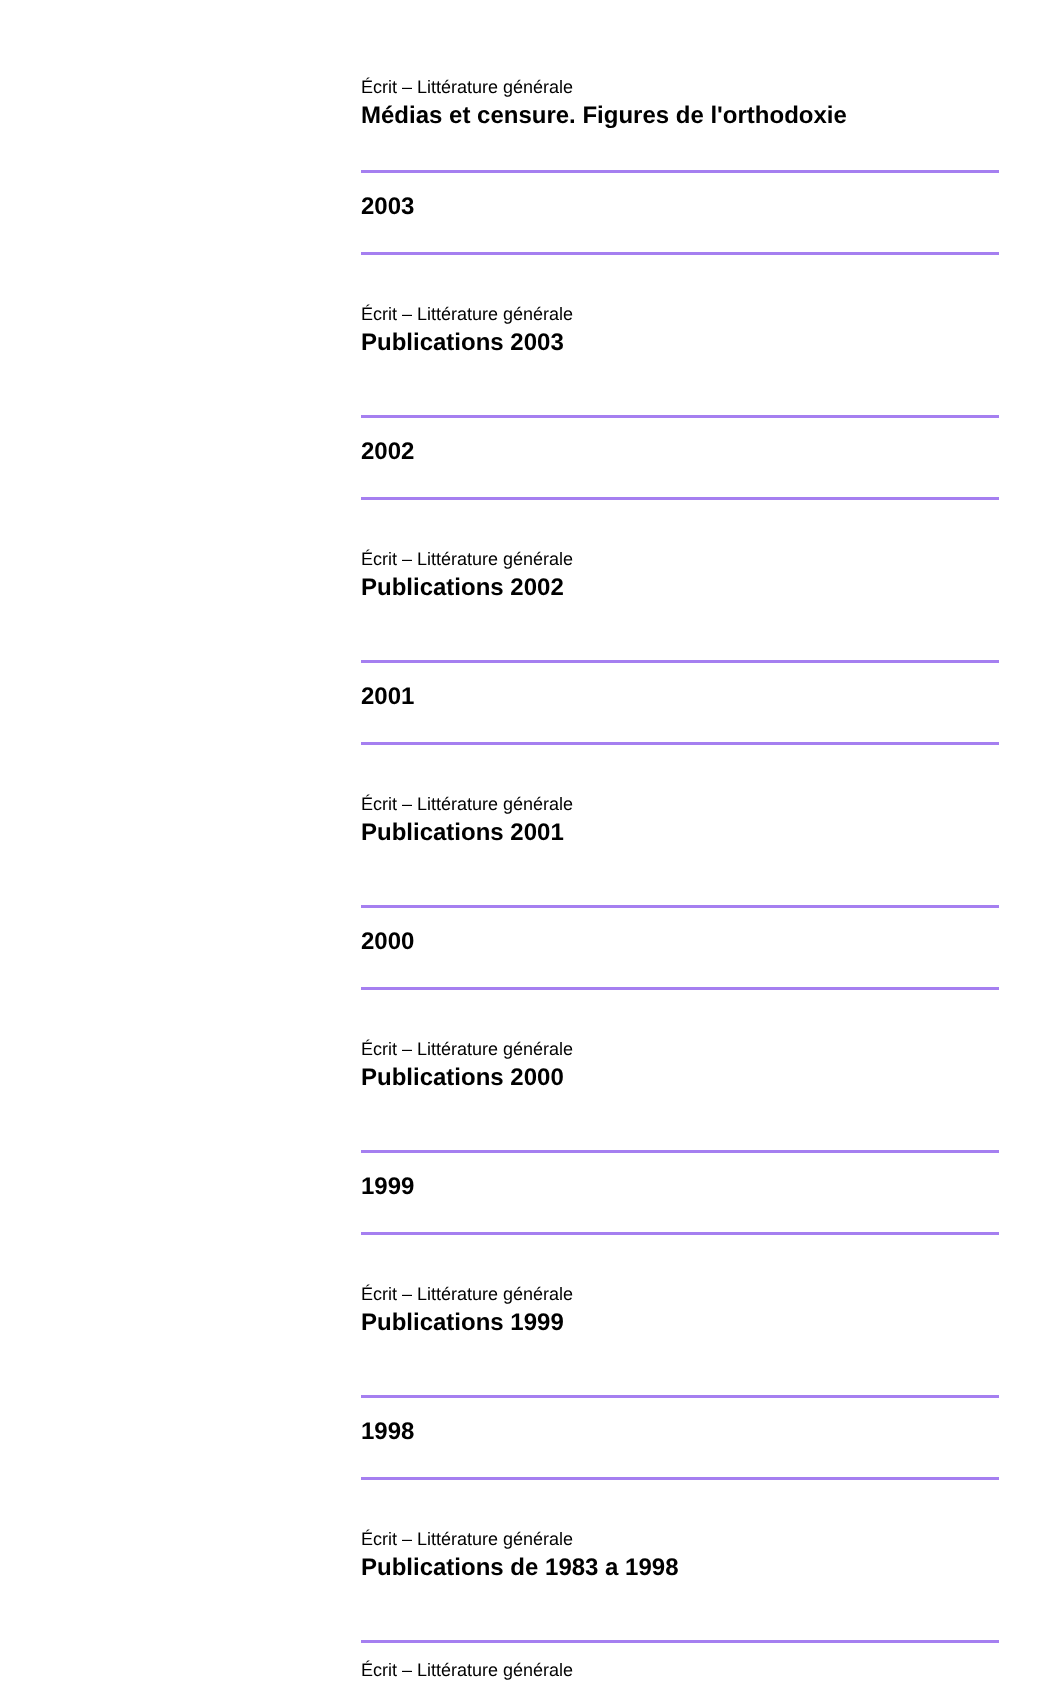Écrit – Littérature générale
Médias et censure. Figures de l'orthodoxie
2003
Écrit – Littérature générale
Publications 2003
2002
Écrit – Littérature générale
Publications 2002
2001
Écrit – Littérature générale
Publications 2001
2000
Écrit – Littérature générale
Publications 2000
1999
Écrit – Littérature générale
Publications 1999
1998
Écrit – Littérature générale
Publications de 1983 a 1998
Écrit – Littérature générale